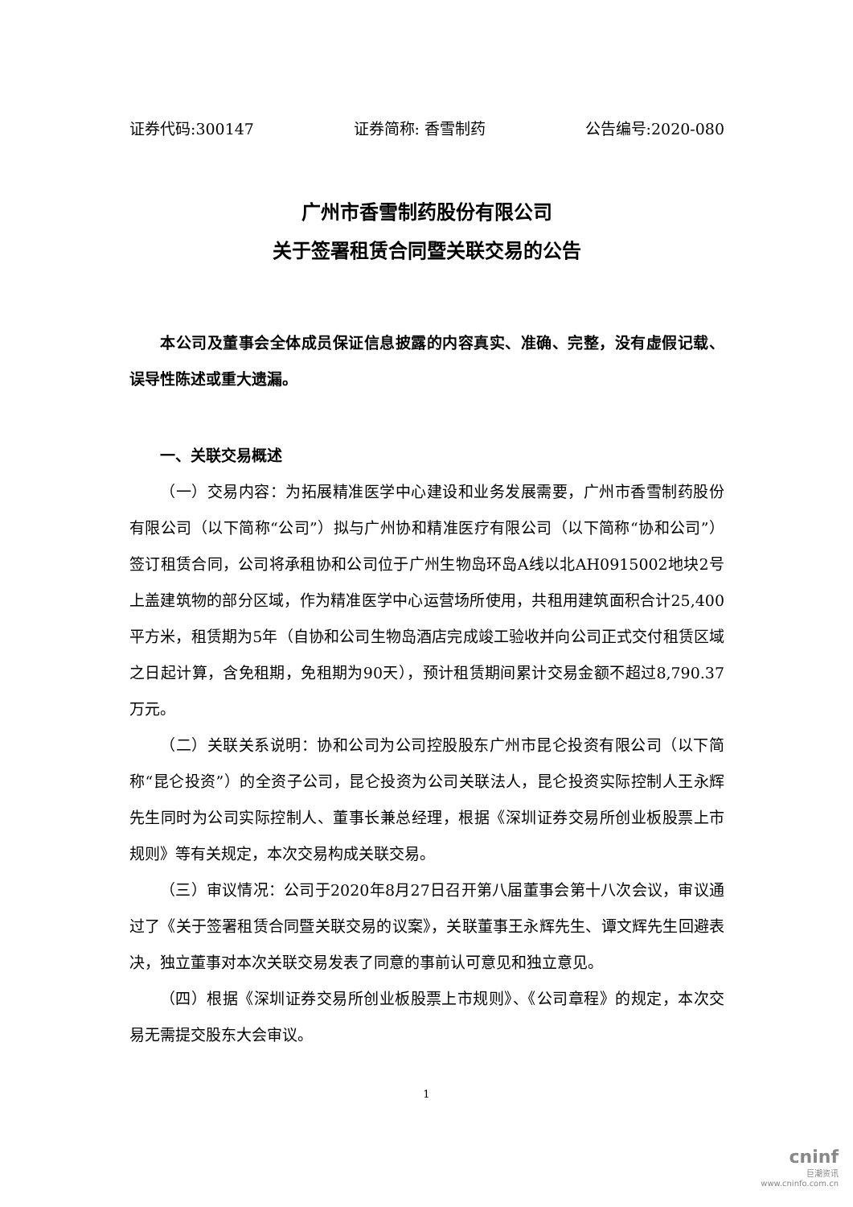证券代码:300147 证券简称: 香雪制药 公告编号:2020-080
广州市香雪制药股份有限公司
关于签署租赁合同暨关联交易的公告
本公司及董事会全体成员保证信息披露的内容真实、准确、完整，没有虚假记载、误导性陈述或重大遗漏。
一、关联交易概述
（一）交易内容：为拓展精准医学中心建设和业务发展需要，广州市香雪制药股份有限公司（以下简称“公司”）拟与广州协和精准医疗有限公司（以下简称“协和公司”）签订租赁合同，公司将承租协和公司位于广州生物岛环岛A线以北AH0915002地块2号上盖建筑物的部分区域，作为精准医学中心运营场所使用，共租用建筑面积合计25,400平方米，租赁期为5年（自协和公司生物岛酒店完成竣工验收并向公司正式交付租赁区域之日起计算，含免租期，免租期为90天），预计租赁期间累计交易金额不超过8,790.37万元。
（二）关联关系说明：协和公司为公司控股股东广州市昆仑投资有限公司（以下简称“昆仑投资”）的全资子公司，昆仑投资为公司关联法人，昆仑投资实际控制人王永辉先生同时为公司实际控制人、董事长兼总经理，根据《深圳证券交易所创业板股票上市规则》等有关规定，本次交易构成关联交易。
（三）审议情况：公司于2020年8月27日召开第八届董事会第十八次会议，审议通过了《关于签署租赁合同暨关联交易的议案》，关联董事王永辉先生、谭文辉先生回避表决，独立董事对本次关联交易发表了同意的事前认可意见和独立意见。
（四）根据《深圳证券交易所创业板股票上市规则》、《公司章程》的规定，本次交易无需提交股东大会审议。
1
cninf
巨潮资讯
www.cninfo.com.cn